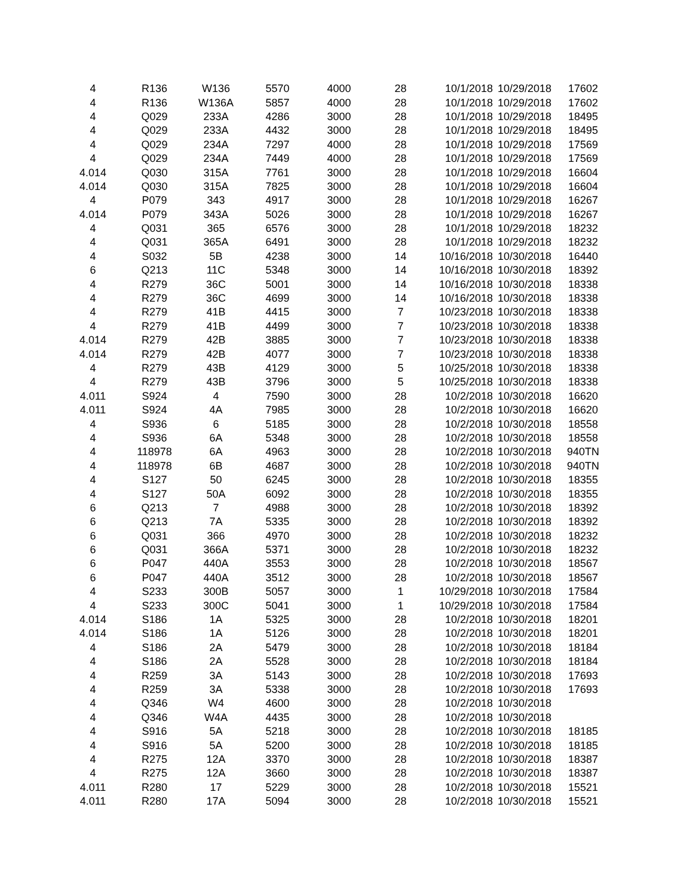| 4 | R136 | W136 | 5570 | 4000 | 28 | 10/1/2018 | 10/29/2018 | 17602 |
| 4 | R136 | W136A | 5857 | 4000 | 28 | 10/1/2018 | 10/29/2018 | 17602 |
| 4 | Q029 | 233A | 4286 | 3000 | 28 | 10/1/2018 | 10/29/2018 | 18495 |
| 4 | Q029 | 233A | 4432 | 3000 | 28 | 10/1/2018 | 10/29/2018 | 18495 |
| 4 | Q029 | 234A | 7297 | 4000 | 28 | 10/1/2018 | 10/29/2018 | 17569 |
| 4 | Q029 | 234A | 7449 | 4000 | 28 | 10/1/2018 | 10/29/2018 | 17569 |
| 4.014 | Q030 | 315A | 7761 | 3000 | 28 | 10/1/2018 | 10/29/2018 | 16604 |
| 4.014 | Q030 | 315A | 7825 | 3000 | 28 | 10/1/2018 | 10/29/2018 | 16604 |
| 4 | P079 | 343 | 4917 | 3000 | 28 | 10/1/2018 | 10/29/2018 | 16267 |
| 4.014 | P079 | 343A | 5026 | 3000 | 28 | 10/1/2018 | 10/29/2018 | 16267 |
| 4 | Q031 | 365 | 6576 | 3000 | 28 | 10/1/2018 | 10/29/2018 | 18232 |
| 4 | Q031 | 365A | 6491 | 3000 | 28 | 10/1/2018 | 10/29/2018 | 18232 |
| 4 | S032 | 5B | 4238 | 3000 | 14 | 10/16/2018 | 10/30/2018 | 16440 |
| 6 | Q213 | 11C | 5348 | 3000 | 14 | 10/16/2018 | 10/30/2018 | 18392 |
| 4 | R279 | 36C | 5001 | 3000 | 14 | 10/16/2018 | 10/30/2018 | 18338 |
| 4 | R279 | 36C | 4699 | 3000 | 14 | 10/16/2018 | 10/30/2018 | 18338 |
| 4 | R279 | 41B | 4415 | 3000 | 7 | 10/23/2018 | 10/30/2018 | 18338 |
| 4 | R279 | 41B | 4499 | 3000 | 7 | 10/23/2018 | 10/30/2018 | 18338 |
| 4.014 | R279 | 42B | 3885 | 3000 | 7 | 10/23/2018 | 10/30/2018 | 18338 |
| 4.014 | R279 | 42B | 4077 | 3000 | 7 | 10/23/2018 | 10/30/2018 | 18338 |
| 4 | R279 | 43B | 4129 | 3000 | 5 | 10/25/2018 | 10/30/2018 | 18338 |
| 4 | R279 | 43B | 3796 | 3000 | 5 | 10/25/2018 | 10/30/2018 | 18338 |
| 4.011 | S924 | 4 | 7590 | 3000 | 28 | 10/2/2018 | 10/30/2018 | 16620 |
| 4.011 | S924 | 4A | 7985 | 3000 | 28 | 10/2/2018 | 10/30/2018 | 16620 |
| 4 | S936 | 6 | 5185 | 3000 | 28 | 10/2/2018 | 10/30/2018 | 18558 |
| 4 | S936 | 6A | 5348 | 3000 | 28 | 10/2/2018 | 10/30/2018 | 18558 |
| 4 | 118978 | 6A | 4963 | 3000 | 28 | 10/2/2018 | 10/30/2018 | 940TN |
| 4 | 118978 | 6B | 4687 | 3000 | 28 | 10/2/2018 | 10/30/2018 | 940TN |
| 4 | S127 | 50 | 6245 | 3000 | 28 | 10/2/2018 | 10/30/2018 | 18355 |
| 4 | S127 | 50A | 6092 | 3000 | 28 | 10/2/2018 | 10/30/2018 | 18355 |
| 6 | Q213 | 7 | 4988 | 3000 | 28 | 10/2/2018 | 10/30/2018 | 18392 |
| 6 | Q213 | 7A | 5335 | 3000 | 28 | 10/2/2018 | 10/30/2018 | 18392 |
| 6 | Q031 | 366 | 4970 | 3000 | 28 | 10/2/2018 | 10/30/2018 | 18232 |
| 6 | Q031 | 366A | 5371 | 3000 | 28 | 10/2/2018 | 10/30/2018 | 18232 |
| 6 | P047 | 440A | 3553 | 3000 | 28 | 10/2/2018 | 10/30/2018 | 18567 |
| 6 | P047 | 440A | 3512 | 3000 | 28 | 10/2/2018 | 10/30/2018 | 18567 |
| 4 | S233 | 300B | 5057 | 3000 | 1 | 10/29/2018 | 10/30/2018 | 17584 |
| 4 | S233 | 300C | 5041 | 3000 | 1 | 10/29/2018 | 10/30/2018 | 17584 |
| 4.014 | S186 | 1A | 5325 | 3000 | 28 | 10/2/2018 | 10/30/2018 | 18201 |
| 4.014 | S186 | 1A | 5126 | 3000 | 28 | 10/2/2018 | 10/30/2018 | 18201 |
| 4 | S186 | 2A | 5479 | 3000 | 28 | 10/2/2018 | 10/30/2018 | 18184 |
| 4 | S186 | 2A | 5528 | 3000 | 28 | 10/2/2018 | 10/30/2018 | 18184 |
| 4 | R259 | 3A | 5143 | 3000 | 28 | 10/2/2018 | 10/30/2018 | 17693 |
| 4 | R259 | 3A | 5338 | 3000 | 28 | 10/2/2018 | 10/30/2018 | 17693 |
| 4 | Q346 | W4 | 4600 | 3000 | 28 | 10/2/2018 | 10/30/2018 | |
| 4 | Q346 | W4A | 4435 | 3000 | 28 | 10/2/2018 | 10/30/2018 | |
| 4 | S916 | 5A | 5218 | 3000 | 28 | 10/2/2018 | 10/30/2018 | 18185 |
| 4 | S916 | 5A | 5200 | 3000 | 28 | 10/2/2018 | 10/30/2018 | 18185 |
| 4 | R275 | 12A | 3370 | 3000 | 28 | 10/2/2018 | 10/30/2018 | 18387 |
| 4 | R275 | 12A | 3660 | 3000 | 28 | 10/2/2018 | 10/30/2018 | 18387 |
| 4.011 | R280 | 17 | 5229 | 3000 | 28 | 10/2/2018 | 10/30/2018 | 15521 |
| 4.011 | R280 | 17A | 5094 | 3000 | 28 | 10/2/2018 | 10/30/2018 | 15521 |